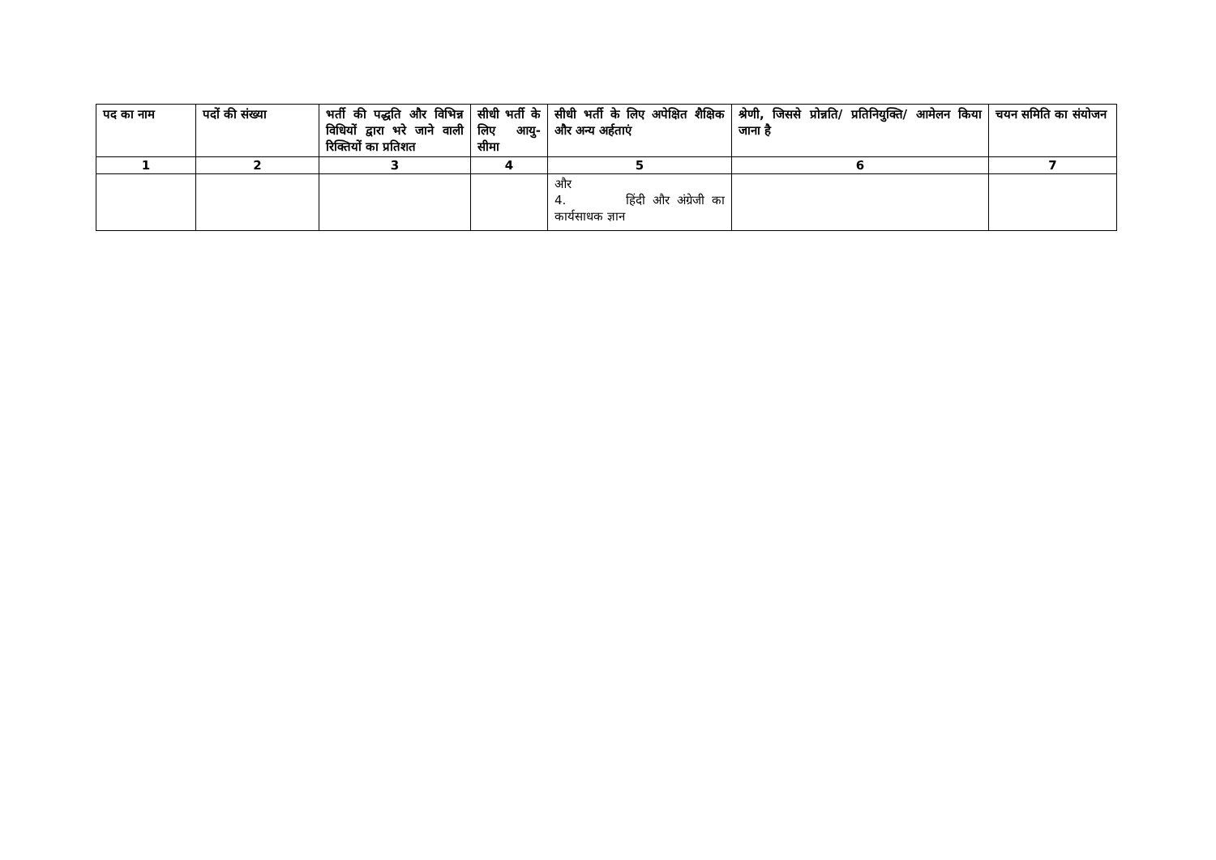| पद का नाम | पदों की संख्या | भर्ती की पद्धति और विभिन्न विधियों द्वारा भरे जाने वाली रिक्तियों का प्रतिशत | सीधी भर्ती के लिए आयु-सीमा | सीधी भर्ती के लिए अपेक्षित शैक्षिक और अन्य अर्हताएं | श्रेणी, जिससे प्रोन्नति/ प्रतिनियुक्ति/ आमेलन किया जाना है | चयन समिति का संयोजन |
| --- | --- | --- | --- | --- | --- | --- |
| 1 | 2 | 3 | 4 | 5 | 6 | 7 |
| | | | | और 4. हिंदी और अंग्रेजी का कार्यसाधक ज्ञान | | |